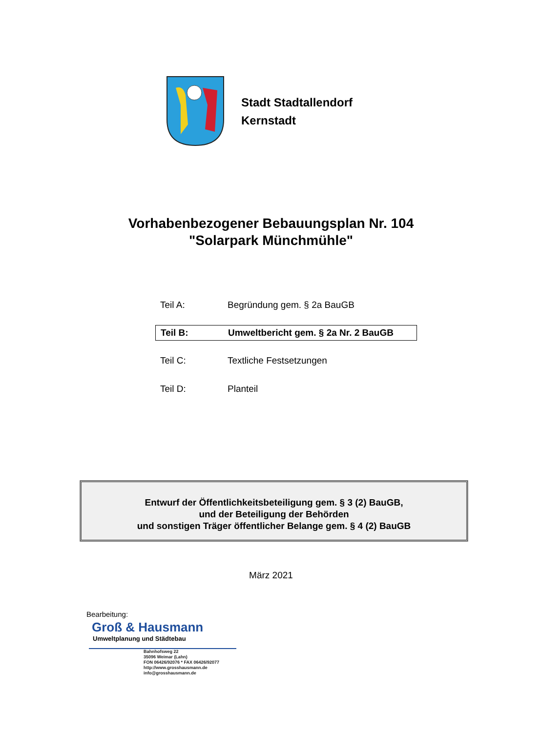Stadt Stadtallendorf
Kernstadt
Vorhabenbezogener Bebauungsplan Nr. 104
"Solarpark Münchmühle"
Teil A: Begründung gem. § 2a BauGB
Teil B: Umweltbericht gem. § 2a Nr. 2 BauGB
Teil C: Textliche Festsetzungen
Teil D: Planteil
Entwurf der Öffentlichkeitsbeteiligung gem. § 3 (2) BauGB,
und der Beteiligung der Behörden
und sonstigen Träger öffentlicher Belange gem. § 4 (2) BauGB
März 2021
Bearbeitung:
Groß & Hausmann
Umweltplanung und Städtebau
Bahnhofsweg 22
35096 Weimar (Lahn)
FON 06426/92076 * FAX 06426/92077
http://www.grosshausmann.de
info@grosshausmann.de